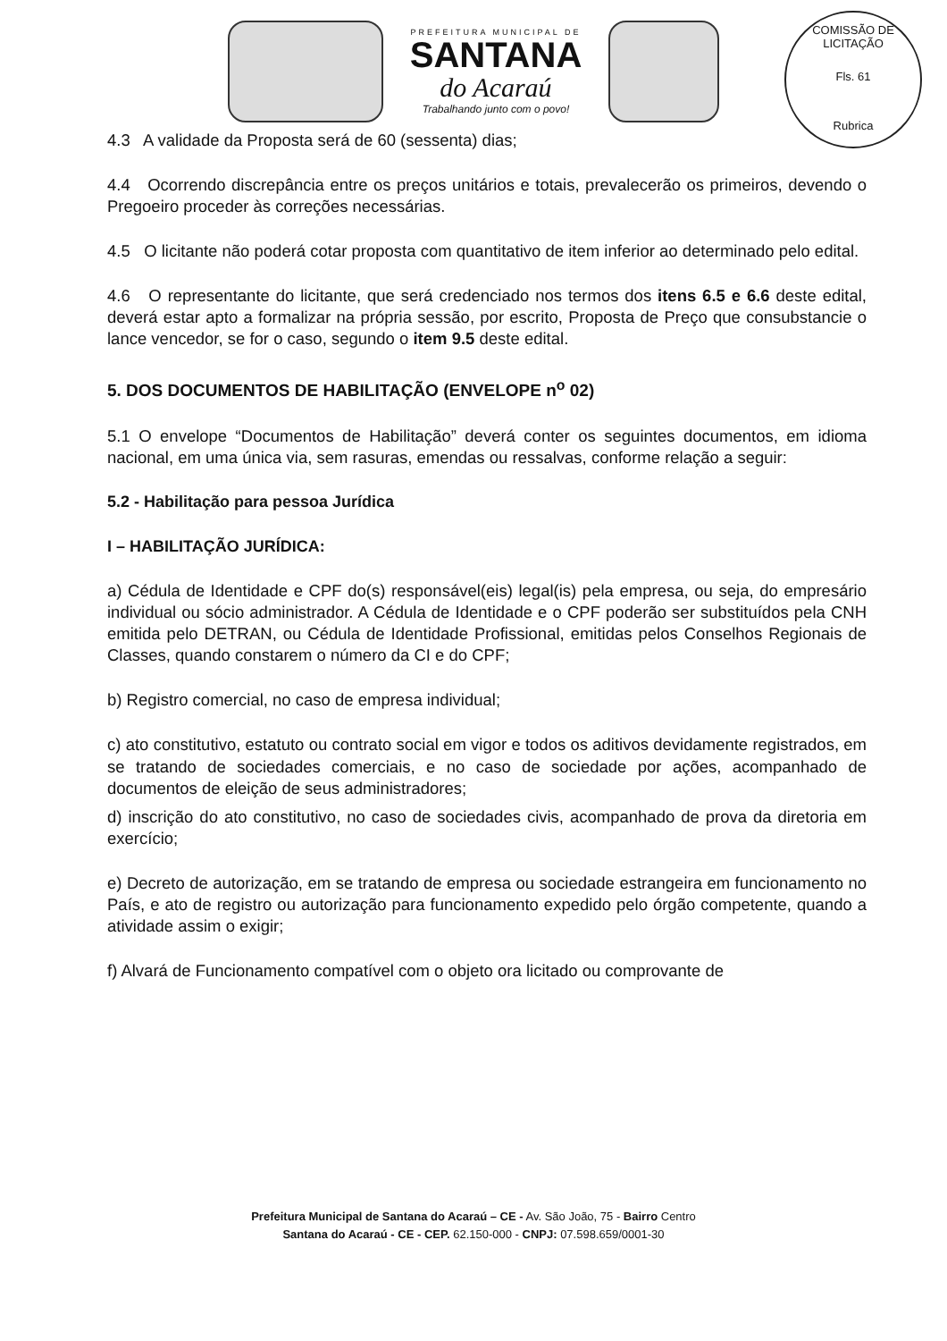PREFEITURA MUNICIPAL DE
SANTANA
do Acaraú
Trabalhando junto com o povo!
COMISSÃO DE LICITAÇÃO
Fls. 61
Rubrica
4.3 A validade da Proposta será de 60 (sessenta) dias;
4.4 Ocorrendo discrepância entre os preços unitários e totais, prevalecerão os primeiros, devendo o Pregoeiro proceder às correções necessárias.
4.5 O licitante não poderá cotar proposta com quantitativo de item inferior ao determinado pelo edital.
4.6 O representante do licitante, que será credenciado nos termos dos itens 6.5 e 6.6 deste edital, deverá estar apto a formalizar na própria sessão, por escrito, Proposta de Preço que consubstancie o lance vencedor, se for o caso, segundo o item 9.5 deste edital.
5. DOS DOCUMENTOS DE HABILITAÇÃO (ENVELOPE n<sup>o</sup> 02)
5.1 O envelope “Documentos de Habilitação” deverá conter os seguintes documentos, em idioma nacional, em uma única via, sem rasuras, emendas ou ressalvas, conforme relação a seguir:
5.2 - Habilitação para pessoa Jurídica
I – HABILITAÇÃO JURÍDICA:
a) Cédula de Identidade e CPF do(s) responsável(eis) legal(is) pela empresa, ou seja, do empresário individual ou sócio administrador. A Cédula de Identidade e o CPF poderão ser substituídos pela CNH emitida pelo DETRAN, ou Cédula de Identidade Profissional, emitidas pelos Conselhos Regionais de Classes, quando constarem o número da CI e do CPF;
b) Registro comercial, no caso de empresa individual;
c) ato constitutivo, estatuto ou contrato social em vigor e todos os aditivos devidamente registrados, em se tratando de sociedades comerciais, e no caso de sociedade por ações, acompanhado de documentos de eleição de seus administradores;
d) inscrição do ato constitutivo, no caso de sociedades civis, acompanhado de prova da diretoria em exercício;
e) Decreto de autorização, em se tratando de empresa ou sociedade estrangeira em funcionamento no País, e ato de registro ou autorização para funcionamento expedido pelo órgão competente, quando a atividade assim o exigir;
f) Alvará de Funcionamento compatível com o objeto ora licitado ou comprovante de
Prefeitura Municipal de Santana do Acaraú – CE - Av. São João, 75 - Bairro Centro
Santana do Acaraú - CE - CEP. 62.150-000 - CNPJ: 07.598.659/0001-30